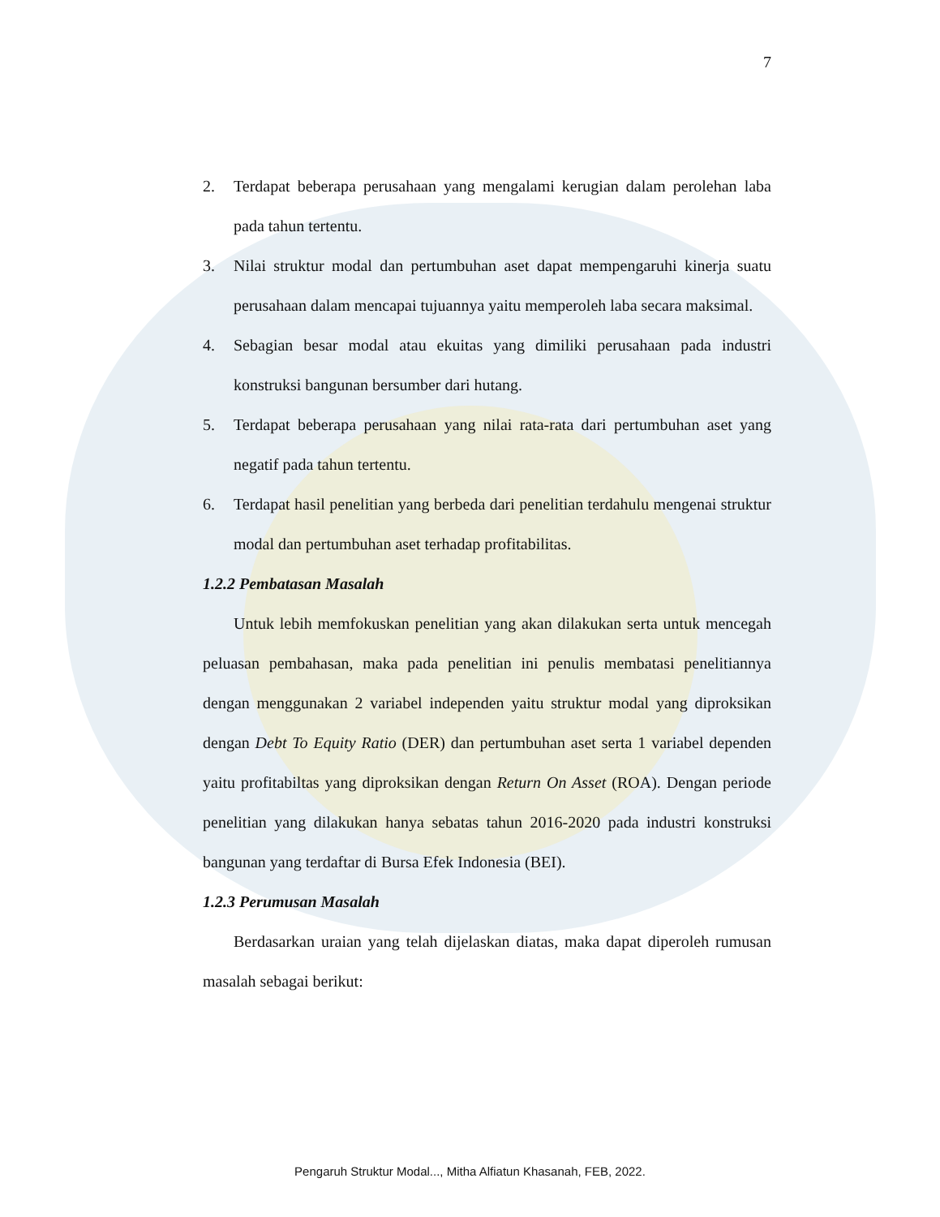7
2. Terdapat beberapa perusahaan yang mengalami kerugian dalam perolehan laba pada tahun tertentu.
3. Nilai struktur modal dan pertumbuhan aset dapat mempengaruhi kinerja suatu perusahaan dalam mencapai tujuannya yaitu memperoleh laba secara maksimal.
4. Sebagian besar modal atau ekuitas yang dimiliki perusahaan pada industri konstruksi bangunan bersumber dari hutang.
5. Terdapat beberapa perusahaan yang nilai rata-rata dari pertumbuhan aset yang negatif pada tahun tertentu.
6. Terdapat hasil penelitian yang berbeda dari penelitian terdahulu mengenai struktur modal dan pertumbuhan aset terhadap profitabilitas.
1.2.2 Pembatasan Masalah
Untuk lebih memfokuskan penelitian yang akan dilakukan serta untuk mencegah peluasan pembahasan, maka pada penelitian ini penulis membatasi penelitiannya dengan menggunakan 2 variabel independen yaitu struktur modal yang diproksikan dengan Debt To Equity Ratio (DER) dan pertumbuhan aset serta 1 variabel dependen yaitu profitabiltas yang diproksikan dengan Return On Asset (ROA). Dengan periode penelitian yang dilakukan hanya sebatas tahun 2016-2020 pada industri konstruksi bangunan yang terdaftar di Bursa Efek Indonesia (BEI).
1.2.3 Perumusan Masalah
Berdasarkan uraian yang telah dijelaskan diatas, maka dapat diperoleh rumusan masalah sebagai berikut:
Pengaruh Struktur Modal..., Mitha Alfiatun Khasanah, FEB, 2022.